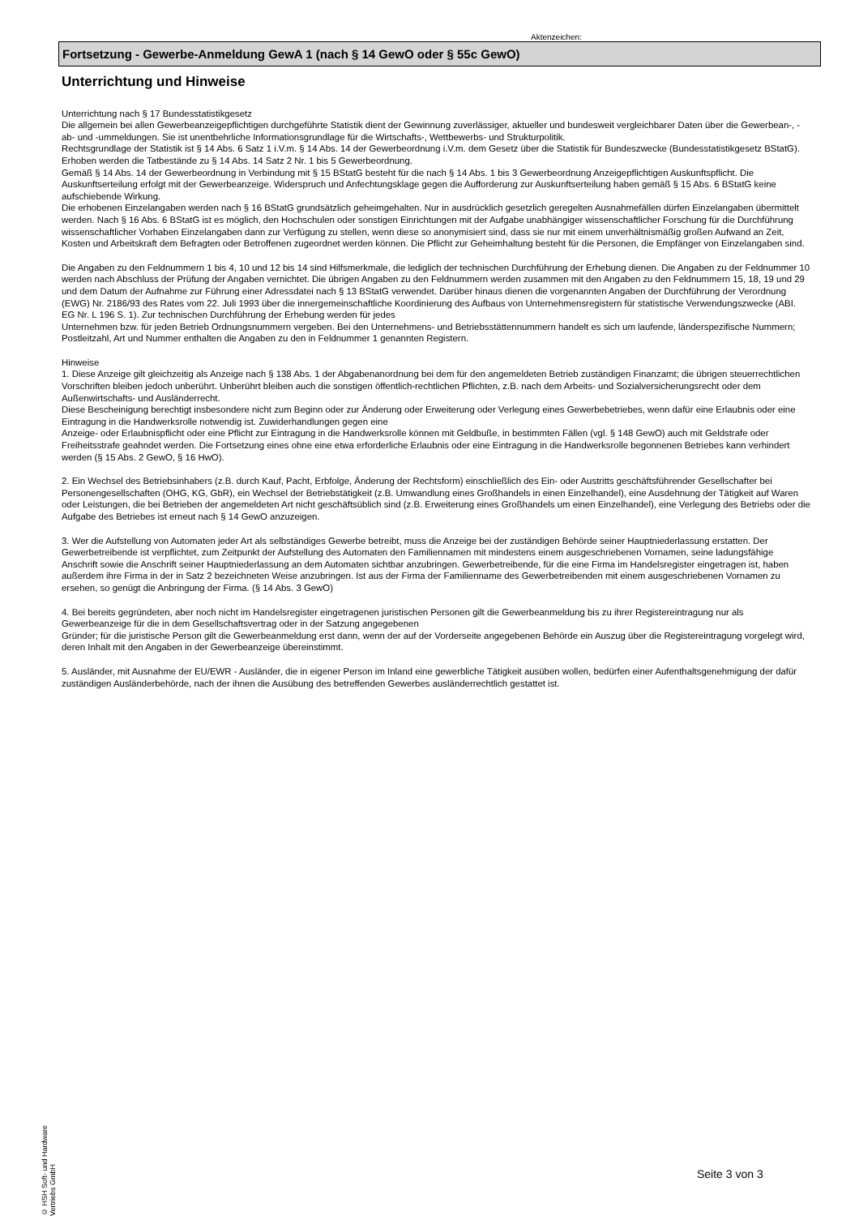Aktenzeichen:
Fortsetzung - Gewerbe-Anmeldung GewA 1 (nach § 14 GewO oder § 55c GewO)
Unterrichtung und Hinweise
Unterrichtung nach § 17 Bundesstatistikgesetz
Die allgemein bei allen Gewerbeanzeigepflichtigen durchgeführte Statistik dient der Gewinnung zuverlässiger, aktueller und bundesweit vergleichbarer Daten über die Gewerbean-, -ab- und -ummeldungen. Sie ist unentbehrliche Informationsgrundlage für die Wirtschafts-, Wettbewerbs- und Strukturpolitik.
Rechtsgrundlage der Statistik ist § 14 Abs. 6 Satz 1 i.V.m. § 14 Abs. 14 der Gewerbeordnung i.V.m. dem Gesetz über die Statistik für Bundeszwecke (Bundesstatistikgesetz BStatG). Erhoben werden die Tatbestände zu § 14 Abs. 14 Satz 2 Nr. 1 bis 5 Gewerbeordnung.
Gemäß § 14 Abs. 14 der Gewerbeordnung in Verbindung mit § 15 BStatG besteht für die nach § 14 Abs. 1 bis 3 Gewerbeordnung Anzeigepflichtigen Auskunftspflicht. Die Auskunftserteilung erfolgt mit der Gewerbeanzeige. Widerspruch und Anfechtungsklage gegen die Aufforderung zur Auskunftserteilung haben gemäß § 15 Abs. 6 BStatG keine aufschiebende Wirkung.
Die erhobenen Einzelangaben werden nach § 16 BStatG grundsätzlich geheimgehalten. Nur in ausdrücklich gesetzlich geregelten Ausnahmefällen dürfen Einzelangaben übermittelt werden. Nach § 16 Abs. 6 BStatG ist es möglich, den Hochschulen oder sonstigen Einrichtungen mit der Aufgabe unabhängiger wissenschaftlicher Forschung für die Durchführung wissenschaftlicher Vorhaben Einzelangaben dann zur Verfügung zu stellen, wenn diese so anonymisiert sind, dass sie nur mit einem unverhältnismäßig großen Aufwand an Zeit, Kosten und Arbeitskraft dem Befragten oder Betroffenen zugeordnet werden können. Die Pflicht zur Geheimhaltung besteht für die Personen, die Empfänger von Einzelangaben sind.
Die Angaben zu den Feldnummern 1 bis 4, 10 und 12 bis 14 sind Hilfsmerkmale, die lediglich der technischen Durchführung der Erhebung dienen. Die Angaben zu der Feldnummer 10 werden nach Abschluss der Prüfung der Angaben vernichtet. Die übrigen Angaben zu den Feldnummern werden zusammen mit den Angaben zu den Feldnummern 15, 18, 19 und 29 und dem Datum der Aufnahme zur Führung einer Adressdatei nach § 13 BStatG verwendet. Darüber hinaus dienen die vorgenannten Angaben der Durchführung der Verordnung (EWG) Nr. 2186/93 des Rates vom 22. Juli 1993 über die innergemeinschaftliche Koordinierung des Aufbaus von Unternehmensregistern für statistische Verwendungszwecke (ABI. EG Nr. L 196 S. 1). Zur technischen Durchführung der Erhebung werden für jedes
Unternehmen bzw. für jeden Betrieb Ordnungsnummern vergeben. Bei den Unternehmens- und Betriebsstättennummern handelt es sich um laufende, länderspezifische Nummern; Postleitzahl, Art und Nummer enthalten die Angaben zu den in Feldnummer 1 genannten Registern.
Hinweise
1. Diese Anzeige gilt gleichzeitig als Anzeige nach § 138 Abs. 1 der Abgabenanordnung bei dem für den angemeldeten Betrieb zuständigen Finanzamt; die übrigen steuerrechtlichen Vorschriften bleiben jedoch unberührt. Unberührt bleiben auch die sonstigen öffentlich-rechtlichen Pflichten, z.B. nach dem Arbeits- und Sozialversicherungsrecht oder dem Außenwirtschafts- und Ausländerrecht.
Diese Bescheinigung berechtigt insbesondere nicht zum Beginn oder zur Änderung oder Erweiterung oder Verlegung eines Gewerbebetriebes, wenn dafür eine Erlaubnis oder eine Eintragung in die Handwerksrolle notwendig ist. Zuwiderhandlungen gegen eine
Anzeige- oder Erlaubnispflicht oder eine Pflicht zur Eintragung in die Handwerksrolle können mit Geldbuße, in bestimmten Fällen (vgl. § 148 GewO) auch mit Geldstrafe oder Freiheitsstrafe geahndet werden. Die Fortsetzung eines ohne eine etwa erforderliche Erlaubnis oder eine Eintragung in die Handwerksrolle begonnenen Betriebes kann verhindert werden (§ 15 Abs. 2 GewO, § 16 HwO).
2. Ein Wechsel des Betriebsinhabers (z.B. durch Kauf, Pacht, Erbfolge, Änderung der Rechtsform) einschließlich des Ein- oder Austritts geschäftsführender Gesellschafter bei Personengesellschaften (OHG, KG, GbR), ein Wechsel der Betriebstätigkeit (z.B. Umwandlung eines Großhandels in einen Einzelhandel), eine Ausdehnung der Tätigkeit auf Waren oder Leistungen, die bei Betrieben der angemeldeten Art nicht geschäftsüblich sind (z.B. Erweiterung eines Großhandels um einen Einzelhandel), eine Verlegung des Betriebs oder die Aufgabe des Betriebes ist erneut nach § 14 GewO anzuzeigen.
3. Wer die Aufstellung von Automaten jeder Art als selbständiges Gewerbe betreibt, muss die Anzeige bei der zuständigen Behörde seiner Hauptniederlassung erstatten. Der Gewerbetreibende ist verpflichtet, zum Zeitpunkt der Aufstellung des Automaten den Familiennamen mit mindestens einem ausgeschriebenen Vornamen, seine ladungsfähige Anschrift sowie die Anschrift seiner Hauptniederlassung an dem Automaten sichtbar anzubringen. Gewerbetreibende, für die eine Firma im Handelsregister eingetragen ist, haben außerdem ihre Firma in der in Satz 2 bezeichneten Weise anzubringen. Ist aus der Firma der Familienname des Gewerbetreibenden mit einem ausgeschriebenen Vornamen zu ersehen, so genügt die Anbringung der Firma. (§ 14 Abs. 3 GewO)
4. Bei bereits gegründeten, aber noch nicht im Handelsregister eingetragenen juristischen Personen gilt die Gewerbeanmeldung bis zu ihrer Registereintragung nur als Gewerbeanzeige für die in dem Gesellschaftsvertrag oder in der Satzung angegebenen
Gründer; für die juristische Person gilt die Gewerbeanmeldung erst dann, wenn der auf der Vorderseite angegebenen Behörde ein Auszug über die Registereintragung vorgelegt wird, deren Inhalt mit den Angaben in der Gewerbeanzeige übereinstimmt.
5. Ausländer, mit Ausnahme der EU/EWR - Ausländer, die in eigener Person im Inland eine gewerbliche Tätigkeit ausüben wollen, bedürfen einer Aufenthaltsgenehmigung der dafür zuständigen Ausländerbehörde, nach der ihnen die Ausübung des betreffenden Gewerbes ausländerrechtlich gestattet ist.
© HSH Soft- und Hardware Vertriebs GmbH
Seite 3 von 3